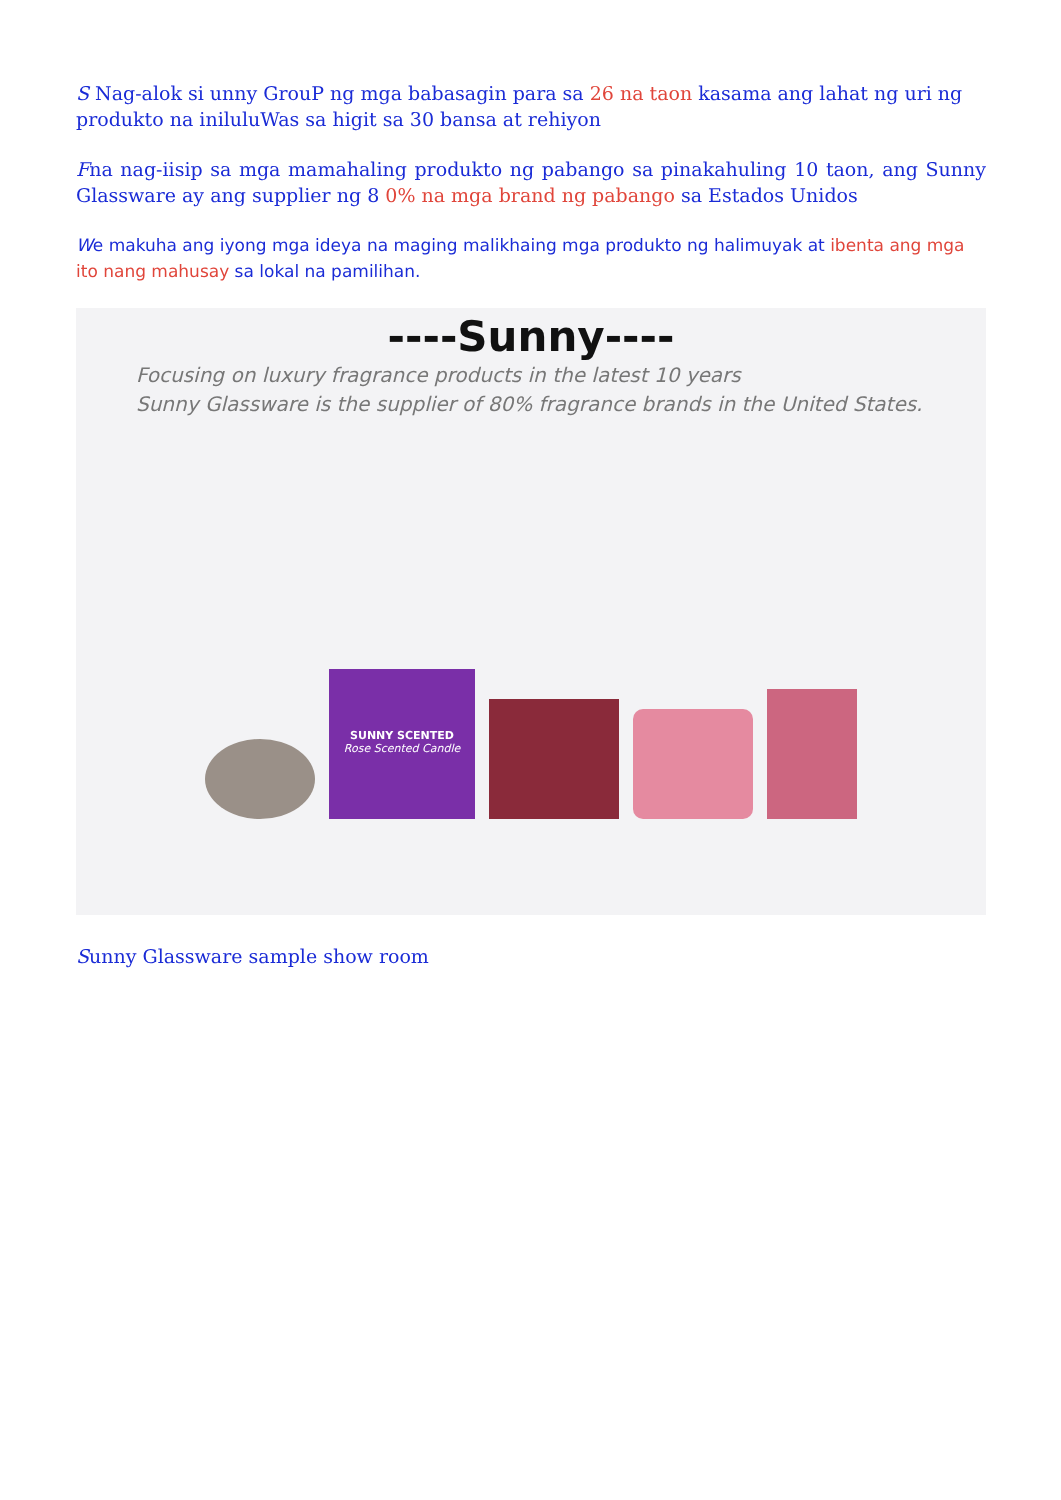S Nag-alok si unny GrouP ng mga babasagin para sa 26 na taon kasama ang lahat ng uri ng produkto na iniluluWas sa higit sa 30 bansa at rehiyon
Fna nag-iisip sa mga mamahaling produkto ng pabango sa pinakahuling 10 taon, ang Sunny Glassware ay ang supplier ng 8 0% na mga brand ng pabango sa Estados Unidos
We makuha ang iyong mga ideya na maging malikhaing mga produkto ng halimuyak at ibenta ang mga ito nang mahusay sa lokal na pamilihan.
----Sunny----
Focusing on luxury fragrance products in the latest 10 years
Sunny Glassware is the supplier of 80% fragrance brands in the United States.
SUNNY SCENTED
Rose Scented Candle
Sunny Glassware sample show room